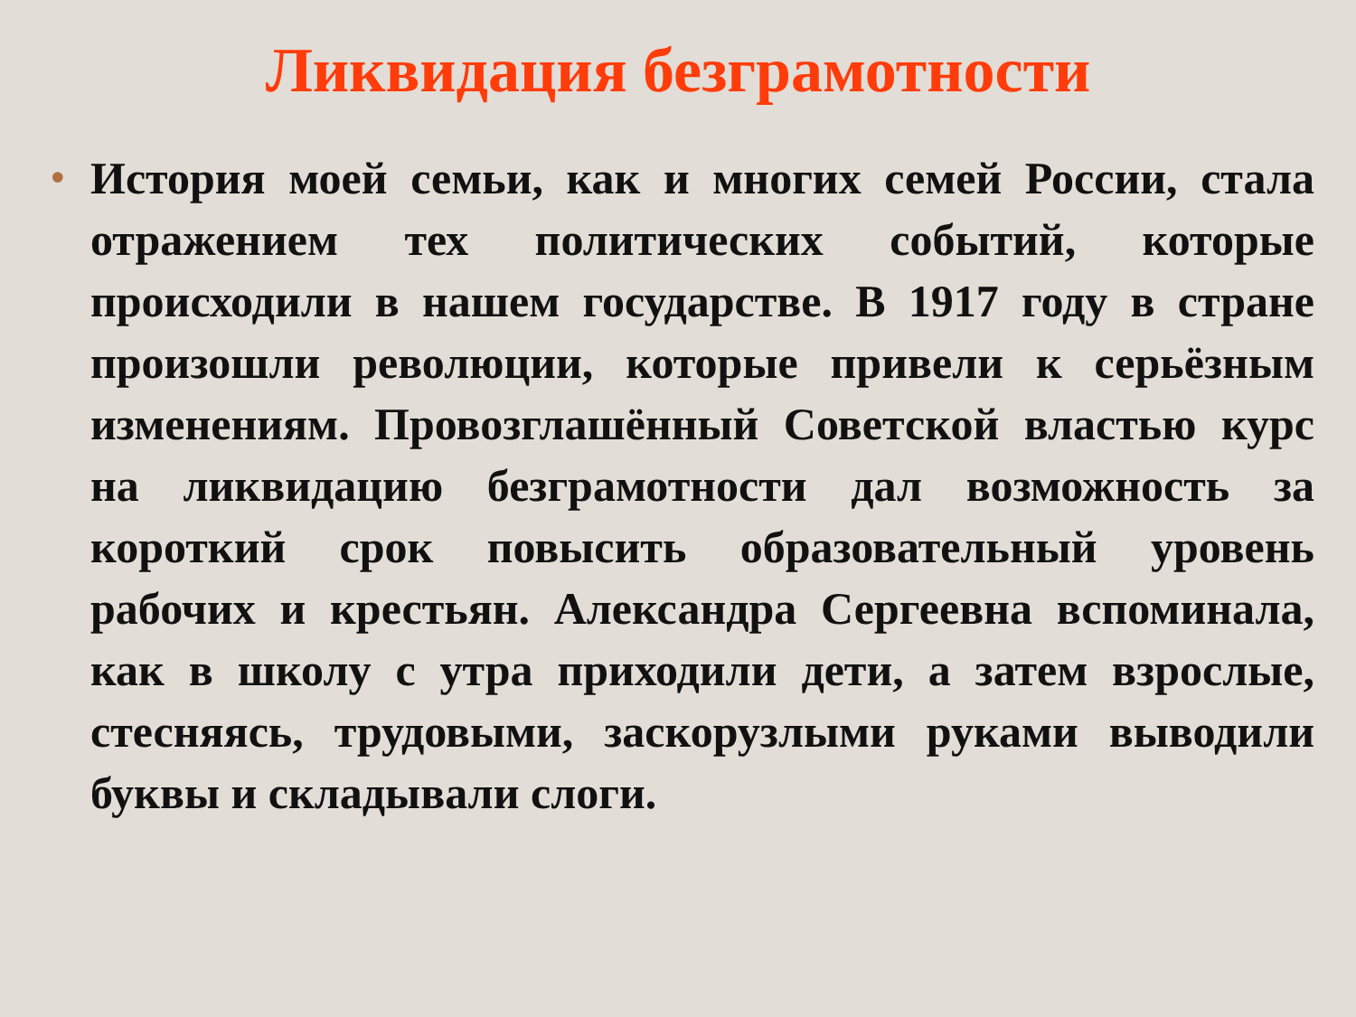Ликвидация безграмотности
•
История моей семьи, как и многих семей России, стала отражением тех политических событий, которые происходили в нашем государстве. В 1917 году в стране произошли революции, которые привели к серьёзным изменениям. Провозглашённый Советской властью курс на ликвидацию безграмотности дал возможность за короткий срок повысить образовательный уровень рабочих и крестьян. Александра Сергеевна вспоминала, как в школу с утра приходили дети, а затем взрослые, стесняясь, трудовыми, заскорузлыми руками выводили буквы и складывали слоги.